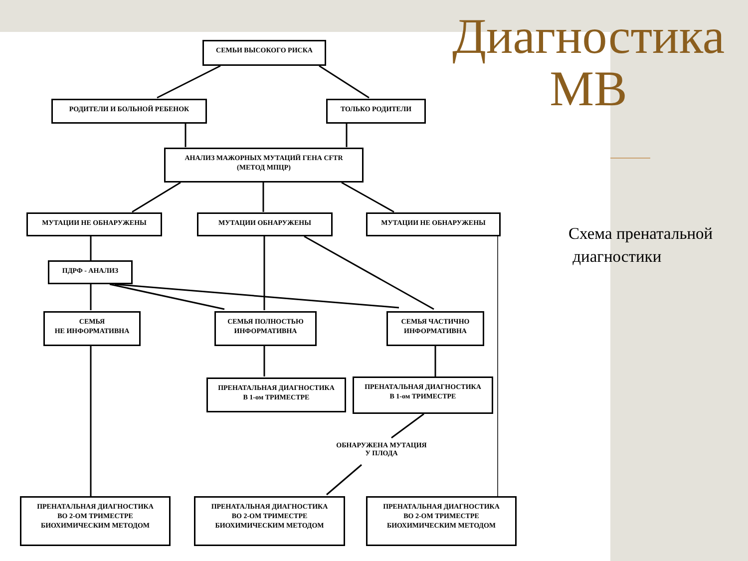СЕМЬИ ВЫСОКОГО РИСКА
РОДИТЕЛИ И БОЛЬНОЙ РЕБЕНОК ТОЛЬКО РОДИТЕЛИ
АНАЛИЗ МАЖОРНЫХ МУТАЦИЙ ГЕНА CFTR
(МЕТОД МПЦР)
МУТАЦИИ НЕ ОБНАРУЖЕНЫ МУТАЦИИ ОБНАРУЖЕНЫ МУТАЦИИ НЕ ОБНАРУЖЕНЫ
ПДРФ - АНАЛИЗ
СЕМЬЯ
НЕ ИНФОРМАТИВНА
СЕМЬЯ ПОЛНОСТЬЮ
ИНФОРМАТИВНА
СЕМЬЯ ЧАСТИЧНО
ИНФОРМАТИВНА
ПРЕНАТАЛЬНАЯ ДИАГНОСТИКА
В 1-ом ТРИМЕСТРЕ
ПРЕНАТАЛЬНАЯ ДИАГНОСТИКА
В 1-ом ТРИМЕСТРЕ
ОБНАРУЖЕНА МУТАЦИЯ
У ПЛОДА
ПРЕНАТАЛЬНАЯ ДИАГНОСТИКА
ВО 2-ОМ ТРИМЕСТРЕ
БИОХИМИЧЕСКИМ МЕТОДОМ
ПРЕНАТАЛЬНАЯ ДИАГНОСТИКА
ВО 2-ОМ ТРИМЕСТРЕ
БИОХИМИЧЕСКИМ МЕТОДОМ
ПРЕНАТАЛЬНАЯ ДИАГНОСТИКА
ВО 2-ОМ ТРИМЕСТРЕ
БИОХИМИЧЕСКИМ МЕТОДОМ
Диагностика
МВ
Схема пренатальной
диагностики